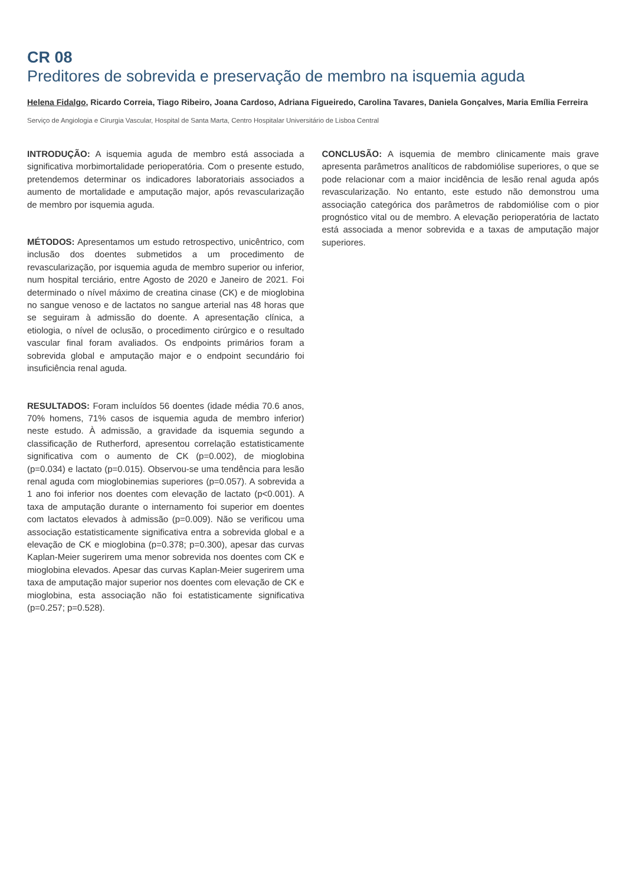CR 08
Preditores de sobrevida e preservação de membro na isquemia aguda
Helena Fidalgo, Ricardo Correia, Tiago Ribeiro, Joana Cardoso, Adriana Figueiredo, Carolina Tavares, Daniela Gonçalves, Maria Emília Ferreira
Serviço de Angiologia e Cirurgia Vascular, Hospital de Santa Marta, Centro Hospitalar Universitário de Lisboa Central
INTRODUÇÃO: A isquemia aguda de membro está associada a significativa morbimortalidade perioperatória. Com o presente estudo, pretendemos determinar os indicadores laboratoriais associados a aumento de mortalidade e amputação major, após revascularização de membro por isquemia aguda.
MÉTODOS: Apresentamos um estudo retrospectivo, unicêntrico, com inclusão dos doentes submetidos a um procedimento de revascularização, por isquemia aguda de membro superior ou inferior, num hospital terciário, entre Agosto de 2020 e Janeiro de 2021. Foi determinado o nível máximo de creatina cinase (CK) e de mioglobina no sangue venoso e de lactatos no sangue arterial nas 48 horas que se seguiram à admissão do doente. A apresentação clínica, a etiologia, o nível de oclusão, o procedimento cirúrgico e o resultado vascular final foram avaliados. Os endpoints primários foram a sobrevida global e amputação major e o endpoint secundário foi insuficiência renal aguda.
RESULTADOS: Foram incluídos 56 doentes (idade média 70.6 anos, 70% homens, 71% casos de isquemia aguda de membro inferior) neste estudo. À admissão, a gravidade da isquemia segundo a classificação de Rutherford, apresentou correlação estatisticamente significativa com o aumento de CK (p=0.002), de mioglobina (p=0.034) e lactato (p=0.015). Observou-se uma tendência para lesão renal aguda com mioglobinemias superiores (p=0.057). A sobrevida a 1 ano foi inferior nos doentes com elevação de lactato (p<0.001). A taxa de amputação durante o internamento foi superior em doentes com lactatos elevados à admissão (p=0.009). Não se verificou uma associação estatisticamente significativa entra a sobrevida global e a elevação de CK e mioglobina (p=0.378; p=0.300), apesar das curvas Kaplan-Meier sugerirem uma menor sobrevida nos doentes com CK e mioglobina elevados. Apesar das curvas Kaplan-Meier sugerirem uma taxa de amputação major superior nos doentes com elevação de CK e mioglobina, esta associação não foi estatisticamente significativa (p=0.257; p=0.528).
CONCLUSÃO: A isquemia de membro clinicamente mais grave apresenta parâmetros analíticos de rabdomiólise superiores, o que se pode relacionar com a maior incidência de lesão renal aguda após revascularização. No entanto, este estudo não demonstrou uma associação categórica dos parâmetros de rabdomiólise com o pior prognóstico vital ou de membro. A elevação perioperatória de lactato está associada a menor sobrevida e a taxas de amputação major superiores.